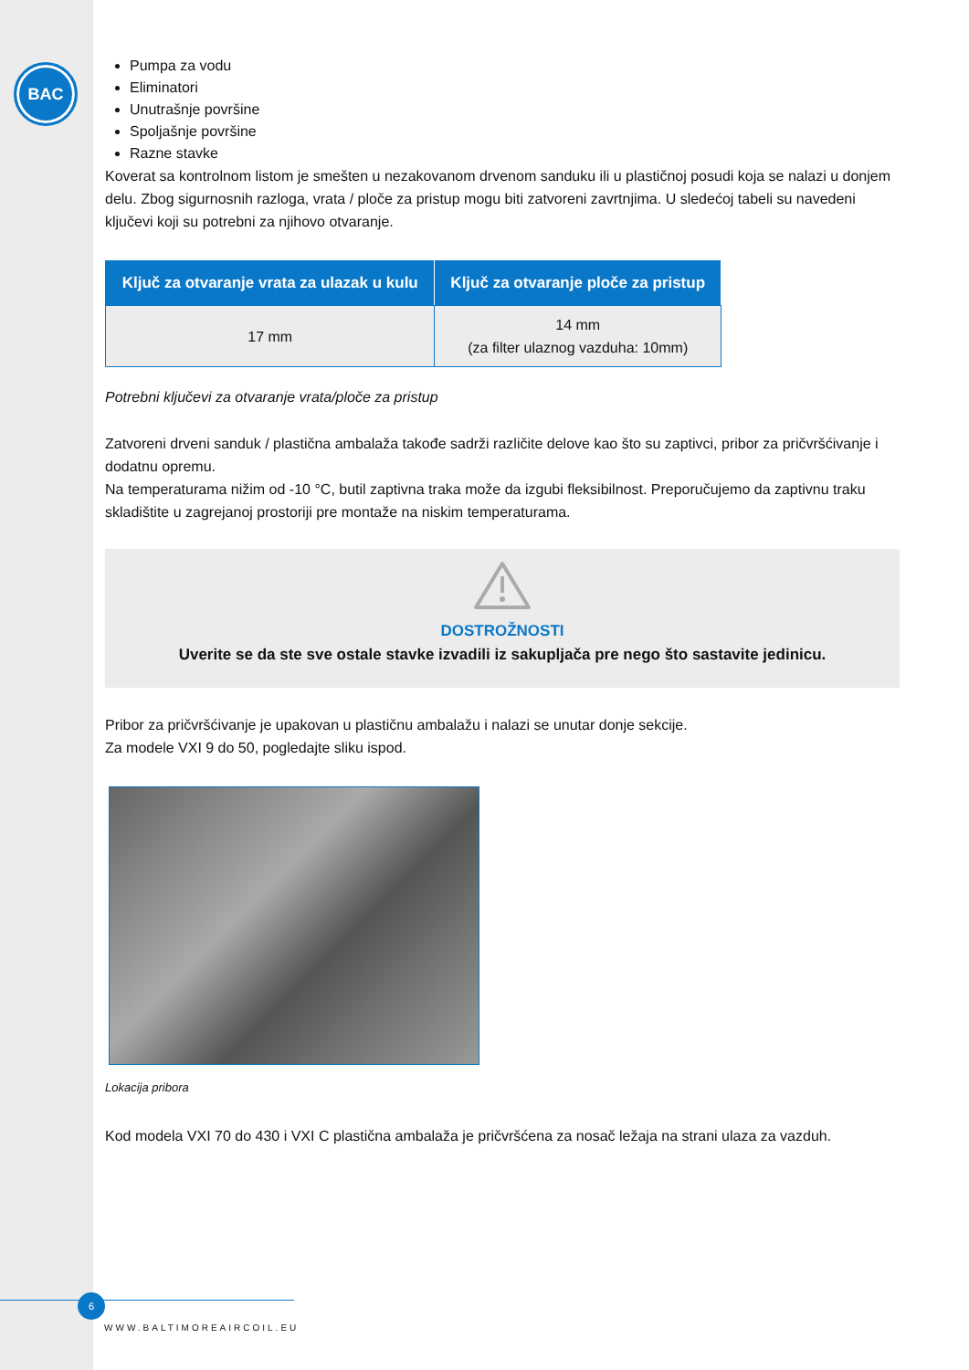BAC
Pumpa za vodu
Eliminatori
Unutrašnje površine
Spoljašnje površine
Razne stavke
Koverat sa kontrolnom listom je smešten u nezakovanom drvenom sanduku ili u plastičnoj posudi koja se nalazi u donjem delu. Zbog sigurnosnih razloga, vrata / ploče za pristup mogu biti zatvoreni zavrtnjima. U sledećoj tabeli su navedeni ključevi koji su potrebni za njihovo otvaranje.
| Ključ za otvaranje vrata za ulazak u kulu | Ključ za otvaranje ploče za pristup |
| --- | --- |
| 17 mm | 14 mm (za filter ulaznog vazduha: 10mm) |
Potrebni ključevi za otvaranje vrata/ploče za pristup
Zatvoreni drveni sanduk / plastična ambalaža takođe sadrži različite delove kao što su zaptivci, pribor za pričvršćivanje i dodatnu opremu.
Na temperaturama nižim od -10 °C, butil zaptivna traka može da izgubi fleksibilnost. Preporučujemo da zaptivnu traku skladištite u zagrejanoj prostoriji pre montaže na niskim temperaturama.
DOSTROŽNOSTI
Uverite se da ste sve ostale stavke izvadili iz sakupljača pre nego što sastavite jedinicu.
Pribor za pričvršćivanje je upakovan u plastičnu ambalažu i nalazi se unutar donje sekcije.
Za modele VXI 9 do 50, pogledajte sliku ispod.
Lokacija pribora
Kod modela VXI 70 do 430 i VXI C plastična ambalaža je pričvršćena za nosač ležaja na strani ulaza za vazduh.
6
WWW.BALTIMOREAIRCOIL.EU